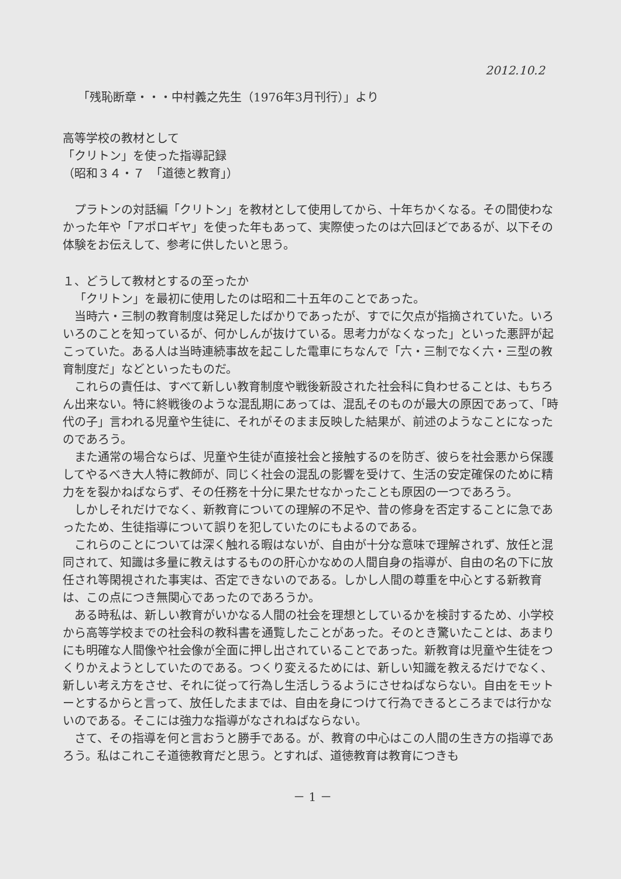2012.10.2
「残恥断章・・・中村義之先生（1976年3月刊行）」より
高等学校の教材として
「クリトン」を使った指導記録
（昭和３４・７　「道徳と教育」）
プラトンの対話編「クリトン」を教材として使用してから、十年ちかくなる。その間使わなかった年や「アポロギヤ」を使った年もあって、実際使ったのは六回ほどであるが、以下その体験をお伝えして、参考に供したいと思う。
１、どうして教材とするの至ったか
「クリトン」を最初に使用したのは昭和二十五年のことであった。
当時六・三制の教育制度は発足したばかりであったが、すでに欠点が指摘されていた。いろいろのことを知っているが、何かしんが抜けている。思考力がなくなった」といった悪評が起こっていた。ある人は当時連続事故を起こした電車にちなんで「六・三制でなく六・三型の教育制度だ」などといったものだ。
これらの責任は、すべて新しい教育制度や戦後新設された社会科に負わせることは、もちろん出来ない。特に終戦後のような混乱期にあっては、混乱そのものが最大の原因であって、「時代の子」言われる児童や生徒に、それがそのまま反映した結果が、前述のようなことになったのであろう。
また通常の場合ならば、児童や生徒が直接社会と接触するのを防ぎ、彼らを社会悪から保護してやるべき大人特に教師が、同じく社会の混乱の影響を受けて、生活の安定確保のために精力をを裂かねばならず、その任務を十分に果たせなかったことも原因の一つであろう。
しかしそれだけでなく、新教育についての理解の不足や、昔の修身を否定することに急であったため、生徒指導について誤りを犯していたのにもよるのである。
これらのことについては深く触れる暇はないが、自由が十分な意味で理解されず、放任と混同されて、知識は多量に教えはするものの肝心かなめの人間自身の指導が、自由の名の下に放任され等閑視された事実は、否定できないのである。しかし人間の尊重を中心とする新教育は、この点につき無関心であったのであろうか。
ある時私は、新しい教育がいかなる人間の社会を理想としているかを検討するため、小学校から高等学校までの社会科の教科書を通覧したことがあった。そのとき驚いたことは、あまりにも明確な人間像や社会像が全面に押し出されていることであった。新教育は児童や生徒をつくりかえようとしていたのである。つくり変えるためには、新しい知識を教えるだけでなく、新しい考え方をさせ、それに従って行為し生活しうるようにさせねばならない。自由をモットーとするからと言って、放任したままでは、自由を身につけて行為できるところまでは行かないのである。そこには強力な指導がなされねばならない。
さて、その指導を何と言おうと勝手である。が、教育の中心はこの人間の生き方の指導であろう。私はこれこそ道徳教育だと思う。とすれば、道徳教育は教育につきも
－ 1 －